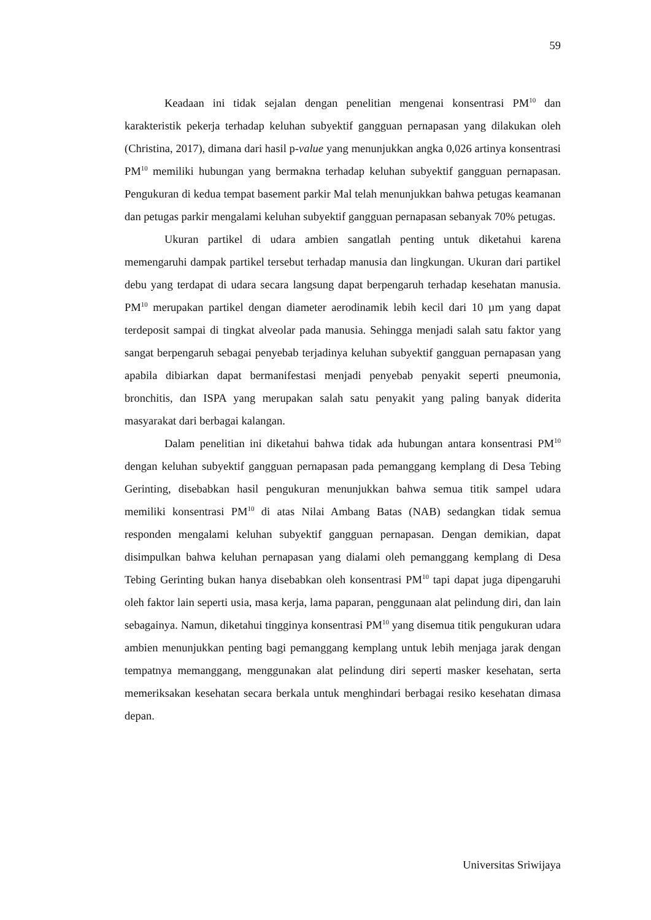59
Keadaan ini tidak sejalan dengan penelitian mengenai konsentrasi PM<sup>10</sup> dan karakteristik pekerja terhadap keluhan subyektif gangguan pernapasan yang dilakukan oleh (Christina, 2017), dimana dari hasil p-value yang menunjukkan angka 0,026 artinya konsentrasi PM<sup>10</sup> memiliki hubungan yang bermakna terhadap keluhan subyektif gangguan pernapasan. Pengukuran di kedua tempat basement parkir Mal telah menunjukkan bahwa petugas keamanan dan petugas parkir mengalami keluhan subyektif gangguan pernapasan sebanyak 70% petugas.
Ukuran partikel di udara ambien sangatlah penting untuk diketahui karena memengaruhi dampak partikel tersebut terhadap manusia dan lingkungan. Ukuran dari partikel debu yang terdapat di udara secara langsung dapat berpengaruh terhadap kesehatan manusia. PM<sup>10</sup> merupakan partikel dengan diameter aerodinamik lebih kecil dari 10 µm yang dapat terdeposit sampai di tingkat alveolar pada manusia. Sehingga menjadi salah satu faktor yang sangat berpengaruh sebagai penyebab terjadinya keluhan subyektif gangguan pernapasan yang apabila dibiarkan dapat bermanifestasi menjadi penyebab penyakit seperti pneumonia, bronchitis, dan ISPA yang merupakan salah satu penyakit yang paling banyak diderita masyarakat dari berbagai kalangan.
Dalam penelitian ini diketahui bahwa tidak ada hubungan antara konsentrasi PM<sup>10</sup> dengan keluhan subyektif gangguan pernapasan pada pemanggang kemplang di Desa Tebing Gerinting, disebabkan hasil pengukuran menunjukkan bahwa semua titik sampel udara memiliki konsentrasi PM<sup>10</sup> di atas Nilai Ambang Batas (NAB) sedangkan tidak semua responden mengalami keluhan subyektif gangguan pernapasan. Dengan demikian, dapat disimpulkan bahwa keluhan pernapasan yang dialami oleh pemanggang kemplang di Desa Tebing Gerinting bukan hanya disebabkan oleh konsentrasi PM<sup>10</sup> tapi dapat juga dipengaruhi oleh faktor lain seperti usia, masa kerja, lama paparan, penggunaan alat pelindung diri, dan lain sebagainya. Namun, diketahui tingginya konsentrasi PM<sup>10</sup> yang disemua titik pengukuran udara ambien menunjukkan penting bagi pemanggang kemplang untuk lebih menjaga jarak dengan tempatnya memanggang, menggunakan alat pelindung diri seperti masker kesehatan, serta memeriksakan kesehatan secara berkala untuk menghindari berbagai resiko kesehatan dimasa depan.
Universitas Sriwijaya